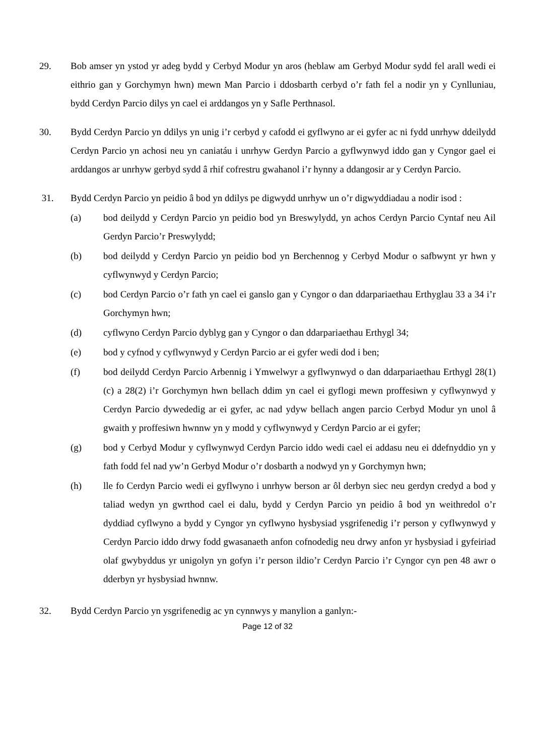29. Bob amser yn ystod yr adeg bydd y Cerbyd Modur yn aros (heblaw am Gerbyd Modur sydd fel arall wedi ei eithrio gan y Gorchymyn hwn) mewn Man Parcio i ddosbarth cerbyd o’r fath fel a nodir yn y Cynlluniau, bydd Cerdyn Parcio dilys yn cael ei arddangos yn y Safle Perthnasol.
30. Bydd Cerdyn Parcio yn ddilys yn unig i’r cerbyd y cafodd ei gyflwyno ar ei gyfer ac ni fydd unrhyw ddeilydd Cerdyn Parcio yn achosi neu yn caniatáu i unrhyw Gerdyn Parcio a gyflwynwyd iddo gan y Cyngor gael ei arddangos ar unrhyw gerbyd sydd â rhif cofrestru gwahanol i’r hynny a ddangosir ar y Cerdyn Parcio.
31. Bydd Cerdyn Parcio yn peidio â bod yn ddilys pe digwydd unrhyw un o’r digwyddiadau a nodir isod :
(a) bod deilydd y Cerdyn Parcio yn peidio bod yn Breswylydd, yn achos Cerdyn Parcio Cyntaf neu Ail Gerdyn Parcio’r Preswylydd;
(b) bod deilydd y Cerdyn Parcio yn peidio bod yn Berchennog y Cerbyd Modur o safbwynt yr hwn y cyflwynwyd y Cerdyn Parcio;
(c) bod Cerdyn Parcio o’r fath yn cael ei ganslo gan y Cyngor o dan ddarpariaethau Erthyglau 33 a 34 i’r Gorchymyn hwn;
(d) cyflwyno Cerdyn Parcio dyblyg gan y Cyngor o dan ddarpariaethau Erthygl 34;
(e) bod y cyfnod y cyflwynwyd y Cerdyn Parcio ar ei gyfer wedi dod i ben;
(f) bod deilydd Cerdyn Parcio Arbennig i Ymwelwyr a gyflwynwyd o dan ddarpariaethau Erthygl 28(1)(c) a 28(2) i’r Gorchymyn hwn bellach ddim yn cael ei gyflogi mewn proffesiwn y cyflwynwyd y Cerdyn Parcio dywededig ar ei gyfer, ac nad ydyw bellach angen parcio Cerbyd Modur yn unol â gwaith y proffesiwn hwnnw yn y modd y cyflwynwyd y Cerdyn Parcio ar ei gyfer;
(g) bod y Cerbyd Modur y cyflwynwyd Cerdyn Parcio iddo wedi cael ei addasu neu ei ddefnyddio yn y fath fodd fel nad yw’n Gerbyd Modur o’r dosbarth a nodwyd yn y Gorchymyn hwn;
(h) lle fo Cerdyn Parcio wedi ei gyflwyno i unrhyw berson ar ôl derbyn siec neu gerdyn credyd a bod y taliad wedyn yn gwrthod cael ei dalu, bydd y Cerdyn Parcio yn peidio â bod yn weithredol o’r dyddiad cyflwyno a bydd y Cyngor yn cyflwyno hysbysiad ysgrifenedig i’r person y cyflwynwyd y Cerdyn Parcio iddo drwy fodd gwasanaeth anfon cofnodedig neu drwy anfon yr hysbysiad i gyfeiriad olaf gwybyddus yr unigolyn yn gofyn i’r person ildio’r Cerdyn Parcio i’r Cyngor cyn pen 48 awr o dderbyn yr hysbysiad hwnnw.
32. Bydd Cerdyn Parcio yn ysgrifenedig ac yn cynnwys y manylion a ganlyn:-
Page 12 of 32